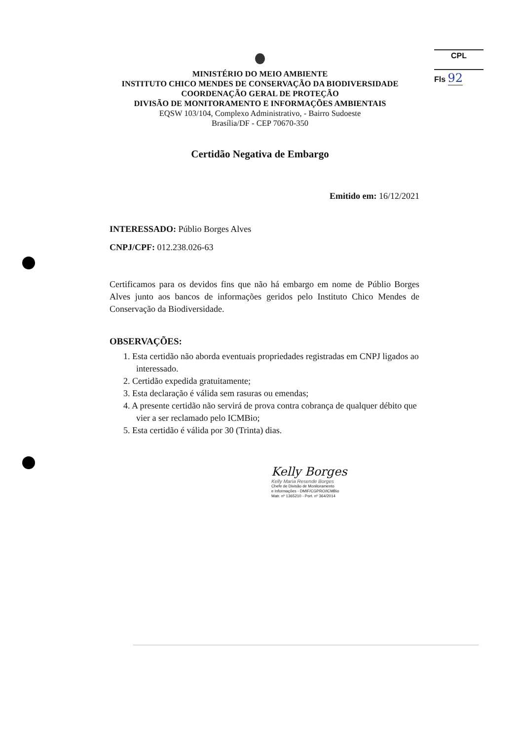CPL
Fls 92
MINISTÉRIO DO MEIO AMBIENTE
INSTITUTO CHICO MENDES DE CONSERVAÇÃO DA BIODIVERSIDADE
COORDENAÇÃO GERAL DE PROTEÇÃO
DIVISÃO DE MONITORAMENTO E INFORMAÇÕES AMBIENTAIS
EQSW 103/104, Complexo Administrativo, - Bairro Sudoeste
Brasília/DF - CEP 70670-350
Certidão Negativa de Embargo
Emitido em: 16/12/2021
INTERESSADO: Públio Borges Alves
CNPJ/CPF: 012.238.026-63
Certificamos para os devidos fins que não há embargo em nome de Públio Borges Alves junto aos bancos de informações geridos pelo Instituto Chico Mendes de Conservação da Biodiversidade.
OBSERVAÇÕES:
1. Esta certidão não aborda eventuais propriedades registradas em CNPJ ligados ao interessado.
2. Certidão expedida gratuitamente;
3. Esta declaração é válida sem rasuras ou emendas;
4. A presente certidão não servirá de prova contra cobrança de qualquer débito que vier a ser reclamado pelo ICMBio;
5. Esta certidão é válida por 30 (Trinta) dias.
Kelly Borges
Kelly Maria Resende Borges
Chefe de Divisão de Monitoramento
e Informações - DMIF/CGPRO/ICMBio
Matr. nº 1365210 - Port. nº 364/2014